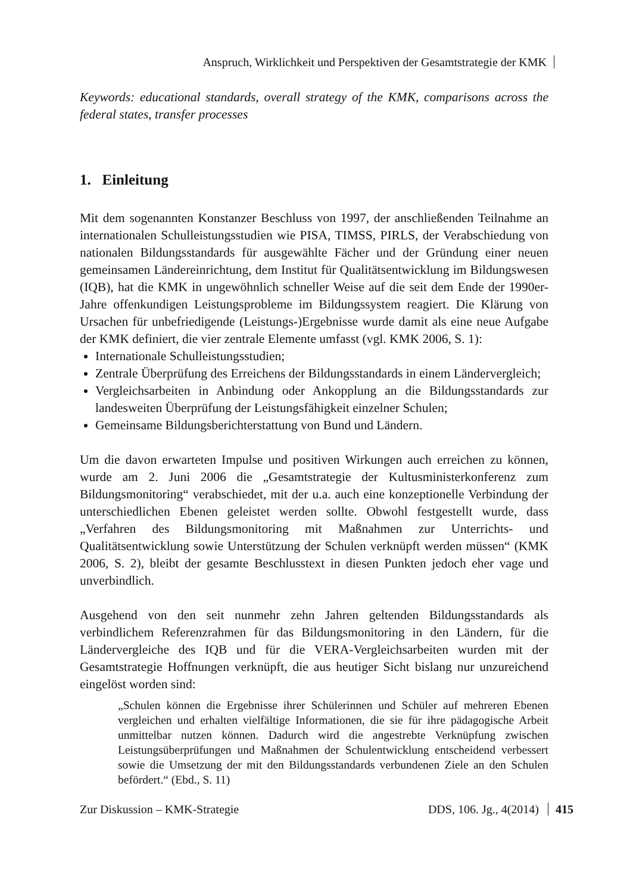Anspruch, Wirklichkeit und Perspektiven der Gesamtstrategie der KMK
Keywords: educational standards, overall strategy of the KMK, comparisons across the federal states, transfer processes
1. Einleitung
Mit dem sogenannten Konstanzer Beschluss von 1997, der anschließenden Teilnahme an internationalen Schulleistungsstudien wie PISA, TIMSS, PIRLS, der Verabschiedung von nationalen Bildungsstandards für ausgewählte Fächer und der Gründung einer neuen gemeinsamen Ländereinrichtung, dem Institut für Qualitätsentwicklung im Bildungswesen (IQB), hat die KMK in ungewöhnlich schneller Weise auf die seit dem Ende der 1990er-Jahre offenkundigen Leistungsprobleme im Bildungssystem reagiert. Die Klärung von Ursachen für unbefriedigende (Leistungs-)Ergebnisse wurde damit als eine neue Aufgabe der KMK definiert, die vier zentrale Elemente umfasst (vgl. KMK 2006, S. 1):
Internationale Schulleistungsstudien;
Zentrale Überprüfung des Erreichens der Bildungsstandards in einem Ländervergleich;
Vergleichsarbeiten in Anbindung oder Ankopplung an die Bildungsstandards zur landesweiten Überprüfung der Leistungsfähigkeit einzelner Schulen;
Gemeinsame Bildungsberichterstattung von Bund und Ländern.
Um die davon erwarteten Impulse und positiven Wirkungen auch erreichen zu können, wurde am 2. Juni 2006 die „Gesamtstrategie der Kultusministerkonferenz zum Bildungsmonitoring“ verabschiedet, mit der u.a. auch eine konzeptionelle Verbindung der unterschiedlichen Ebenen geleistet werden sollte. Obwohl festgestellt wurde, dass „Verfahren des Bildungsmonitoring mit Maßnahmen zur Unterrichts- und Qualitätsentwicklung sowie Unterstützung der Schulen verknüpft werden müssen“ (KMK 2006, S. 2), bleibt der gesamte Beschlusstext in diesen Punkten jedoch eher vage und unverbindlich.
Ausgehend von den seit nunmehr zehn Jahren geltenden Bildungsstandards als verbindlichem Referenzrahmen für das Bildungsmonitoring in den Ländern, für die Ländervergleiche des IQB und für die VERA-Vergleichsarbeiten wurden mit der Gesamtstrategie Hoffnungen verknüpft, die aus heutiger Sicht bislang nur unzureichend eingelöst worden sind:
„Schulen können die Ergebnisse ihrer Schülerinnen und Schüler auf mehreren Ebenen vergleichen und erhalten vielfältige Informationen, die sie für ihre pädagogische Arbeit unmittelbar nutzen können. Dadurch wird die angestrebte Verknüpfung zwischen Leistungsüberprüfungen und Maßnahmen der Schulentwicklung entscheidend verbessert sowie die Umsetzung der mit den Bildungsstandards verbundenen Ziele an den Schulen befördert.“ (Ebd., S. 11)
Zur Diskussion – KMK-Strategie DDS, 106. Jg., 4(2014) 415